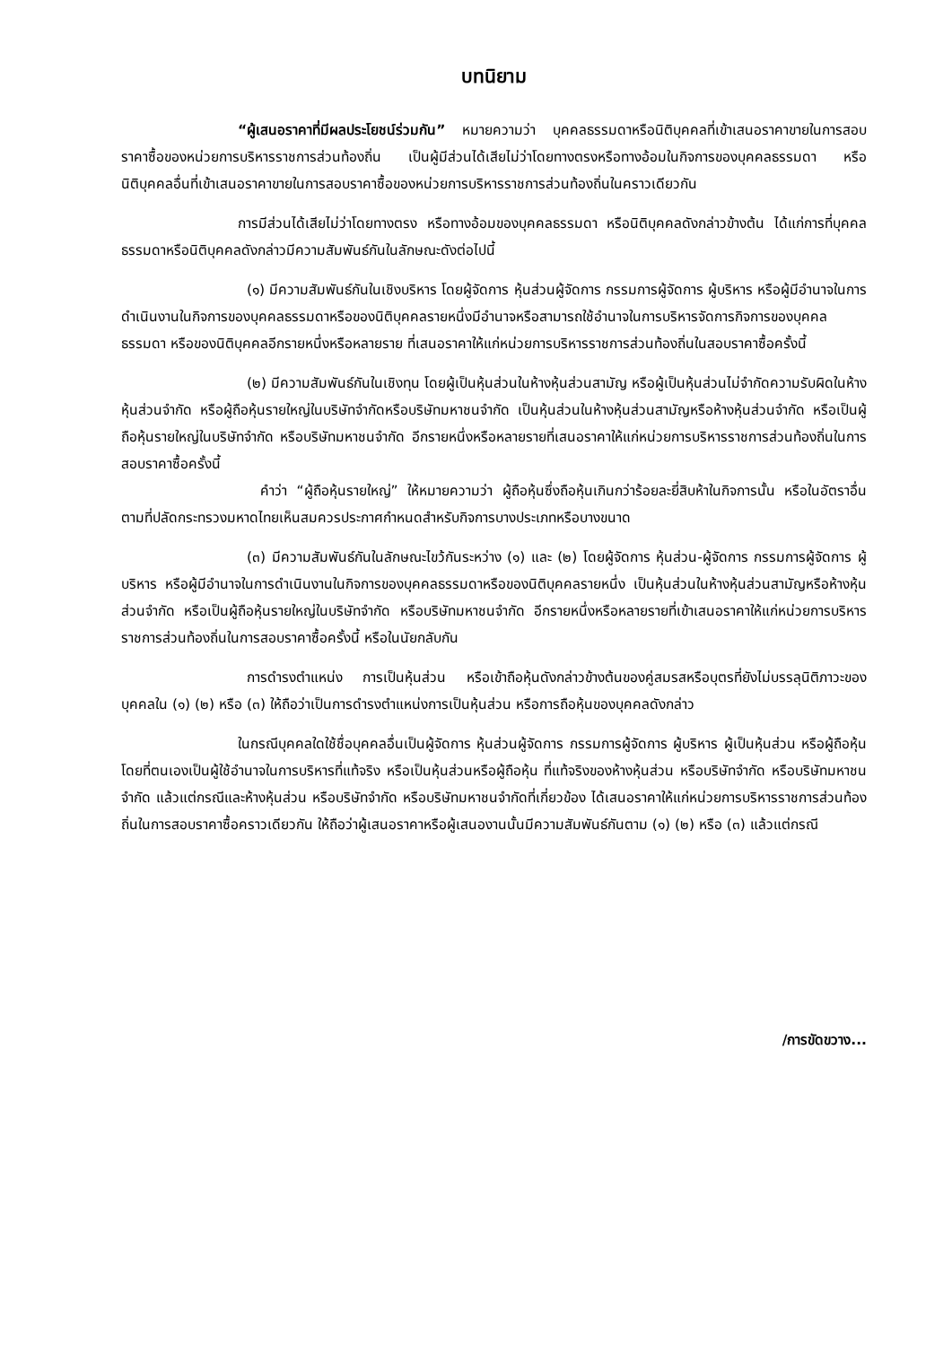บทนิยาม
“ผู้เสนอราคาที่มีผลประโยชน์ร่วมกัน” หมายความว่า บุคคลธรรมดาหรือนิติบุคคลที่เข้าเสนอราคาขายในการสอบราคาซื้อของหน่วยการบริหารราชการส่วนท้องถิ่น เป็นผู้มีส่วนได้เสียไม่ว่าโดยทางตรงหรือทางอ้อมในกิจการของบุคคลธรรมดา หรือนิติบุคคลอื่นที่เข้าเสนอราคาขายในการสอบราคาซื้อของหน่วยการบริหารราชการส่วนท้องถิ่นในคราวเดียวกัน
การมีส่วนได้เสียไม่ว่าโดยทางตรง หรือทางอ้อมของบุคคลธรรมดา หรือนิติบุคคลดังกล่าวข้างต้น ได้แก่การที่บุคคลธรรมดาหรือนิติบุคคลดังกล่าวมีความสัมพันธ์กันในลักษณะดังต่อไปนี้
(๑) มีความสัมพันธ์กันในเชิงบริหาร โดยผู้จัดการ หุ้นส่วนผู้จัดการ กรรมการผู้จัดการ ผู้บริหาร หรือผู้มีอำนาจในการดำเนินงานในกิจการของบุคคลธรรมดาหรือของนิติบุคคลรายหนึ่งมีอำนาจหรือสามารถใช้อำนาจในการบริหารจัดการกิจการของบุคคลธรรมดา หรือของนิติบุคคลอีกรายหนึ่งหรือหลายราย ที่เสนอราคาให้แก่หน่วยการบริหารราชการส่วนท้องถิ่นในสอบราคาซื้อครั้งนี้
(๒) มีความสัมพันธ์กันในเชิงทุน โดยผู้เป็นหุ้นส่วนในห้างหุ้นส่วนสามัญ หรือผู้เป็นหุ้นส่วนไม่จำกัดความรับผิดในห้างหุ้นส่วนจำกัด หรือผู้ถือหุ้นรายใหญ่ในบริษัทจำกัดหรือบริษัทมหาชนจำกัด เป็นหุ้นส่วนในห้างหุ้นส่วนสามัญหรือห้างหุ้นส่วนจำกัด หรือเป็นผู้ถือหุ้นรายใหญ่ในบริษัทจำกัด หรือบริษัทมหาชนจำกัด อีกรายหนึ่งหรือหลายรายที่เสนอราคาให้แก่หน่วยการบริหารราชการส่วนท้องถิ่นในการสอบราคาซื้อครั้งนี้
คำว่า “ผู้ถือหุ้นรายใหญ่” ให้หมายความว่า ผู้ถือหุ้นซึ่งถือหุ้นเกินกว่าร้อยละยี่สิบห้าในกิจการนั้น หรือในอัตราอื่นตามที่ปลัดกระทรวงมหาดไทยเห็นสมควรประกาศกำหนดสำหรับกิจการบางประเภทหรือบางขนาด
(๓) มีความสัมพันธ์กันในลักษณะไขว้กันระหว่าง (๑) และ (๒) โดยผู้จัดการ หุ้นส่วน-ผู้จัดการ กรรมการผู้จัดการ ผู้บริหาร หรือผู้มีอำนาจในการดำเนินงานในกิจการของบุคคลธรรมดาหรือของนิติบุคคลรายหนึ่ง เป็นหุ้นส่วนในห้างหุ้นส่วนสามัญหรือห้างหุ้นส่วนจำกัด หรือเป็นผู้ถือหุ้นรายใหญ่ในบริษัทจำกัด หรือบริษัทมหาชนจำกัด อีกรายหนึ่งหรือหลายรายที่เข้าเสนอราคาให้แก่หน่วยการบริหารราชการส่วนท้องถิ่นในการสอบราคาซื้อครั้งนี้ หรือในนัยกลับกัน
การดำรงตำแหน่ง การเป็นหุ้นส่วน หรือเข้าถือหุ้นดังกล่าวข้างต้นของคู่สมรสหรือบุตรที่ยังไม่บรรลุนิติภาวะของบุคคลใน (๑) (๒) หรือ (๓) ให้ถือว่าเป็นการดำรงตำแหน่งการเป็นหุ้นส่วน หรือการถือหุ้นของบุคคลดังกล่าว
ในกรณีบุคคลใดใช้ชื่อบุคคลอื่นเป็นผู้จัดการ หุ้นส่วนผู้จัดการ กรรมการผู้จัดการ ผู้บริหาร ผู้เป็นหุ้นส่วน หรือผู้ถือหุ้นโดยที่ตนเองเป็นผู้ใช้อำนาจในการบริหารที่แท้จริง หรือเป็นหุ้นส่วนหรือผู้ถือหุ้น ที่แท้จริงของห้างหุ้นส่วน หรือบริษัทจำกัด หรือบริษัทมหาชนจำกัด แล้วแต่กรณีและห้างหุ้นส่วน หรือบริษัทจำกัด หรือบริษัทมหาชนจำกัดที่เกี่ยวข้อง ได้เสนอราคาให้แก่หน่วยการบริหารราชการส่วนท้องถิ่นในการสอบราคาซื้อคราวเดียวกัน ให้ถือว่าผู้เสนอราคาหรือผู้เสนองานนั้นมีความสัมพันธ์กันตาม (๑) (๒) หรือ (๓) แล้วแต่กรณี
/การขัดขวาง...